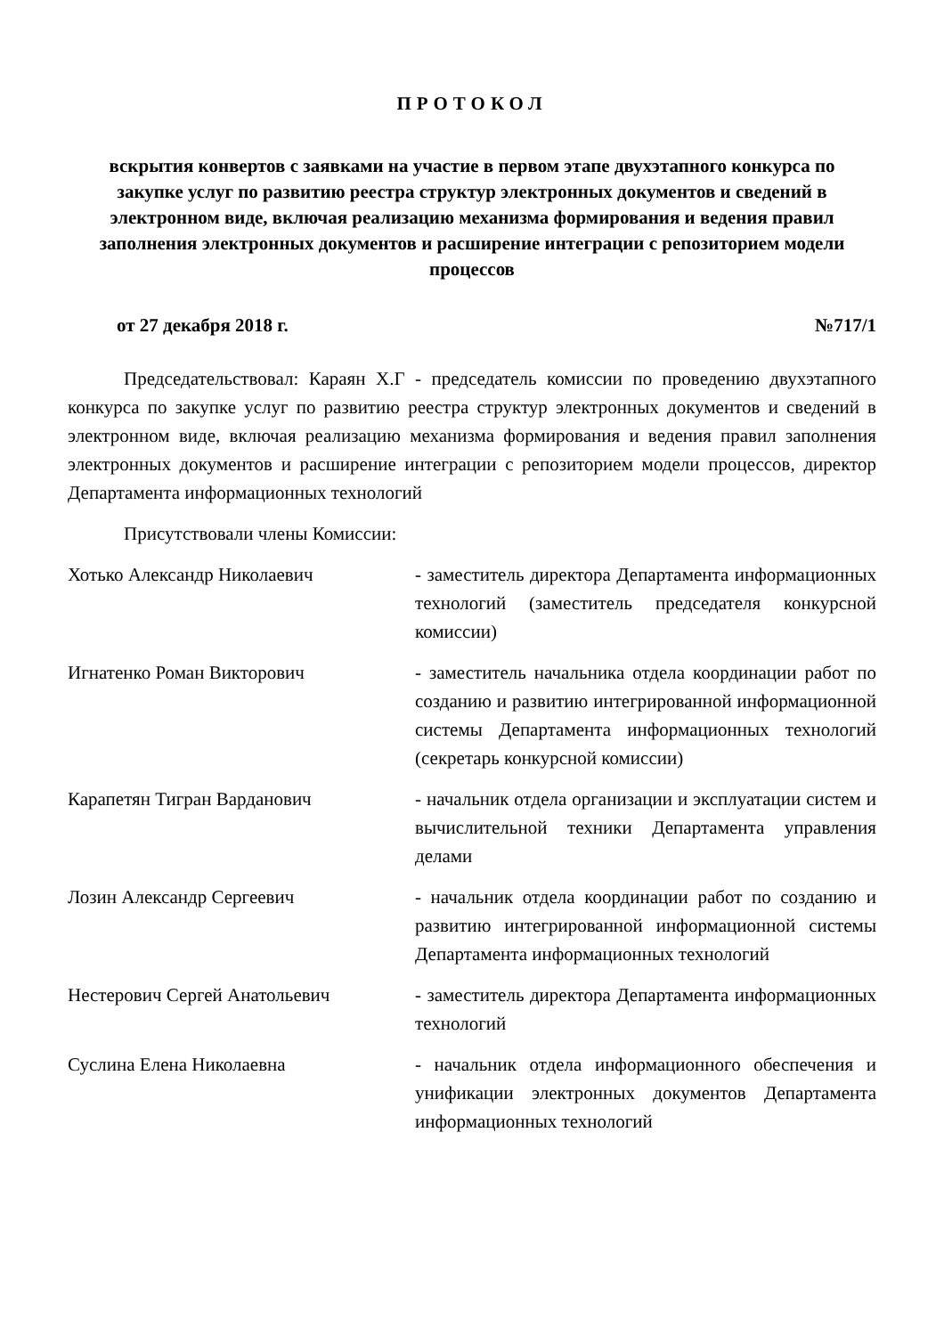ПРОТОКОЛ
вскрытия конвертов с заявками на участие в первом этапе двухэтапного конкурса по закупке услуг по развитию реестра структур электронных документов и сведений в электронном виде, включая реализацию механизма формирования и ведения правил заполнения электронных документов и расширение интеграции с репозиторием модели процессов
от 27 декабря 2018 г. №717/1
Председательствовал: Караян Х.Г - председатель комиссии по проведению двухэтапного конкурса по закупке услуг по развитию реестра структур электронных документов и сведений в электронном виде, включая реализацию механизма формирования и ведения правил заполнения электронных документов и расширение интеграции с репозиторием модели процессов, директор Департамента информационных технологий
Присутствовали члены Комиссии:
Хотько Александр Николаевич - заместитель директора Департамента информационных технологий (заместитель председателя конкурсной комиссии)
Игнатенко Роман Викторович - заместитель начальника отдела координации работ по созданию и развитию интегрированной информационной системы Департамента информационных технологий (секретарь конкурсной комиссии)
Карапетян Тигран Варданович - начальник отдела организации и эксплуатации систем и вычислительной техники Департамента управления делами
Лозин Александр Сергеевич - начальник отдела координации работ по созданию и развитию интегрированной информационной системы Департамента информационных технологий
Нестерович Сергей Анатольевич - заместитель директора Департамента информационных технологий
Суслина Елена Николаевна - начальник отдела информационного обеспечения и унификации электронных документов Департамента информационных технологий